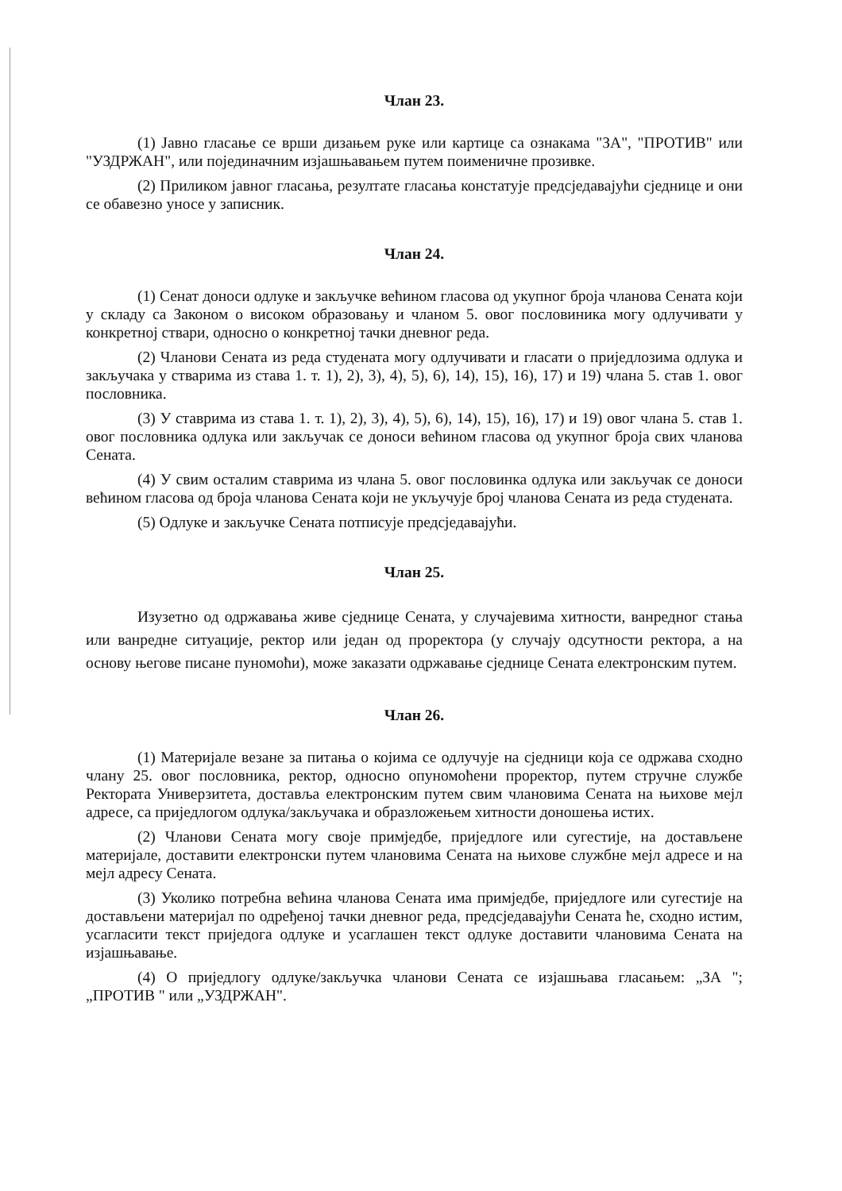Члан 23.
(1) Јавно гласање се врши дизањем руке или картице са ознакама "ЗА", "ПРОТИВ" или "УЗДРЖАН", или појединачним изјашњавањем путем поименичне прозивке.
(2) Приликом јавног гласања, резултате гласања констатује предсједавајући сједнице и они се обавезно уносе у записник.
Члан 24.
(1) Сенат доноси одлуке и закључке већином гласова од укупног броја чланова Сената који у складу са Законом о високом образовању и чланом 5. овог пословиника могу одлучивати у конкретној ствари, односно о конкретној тачки дневног реда.
(2) Чланови Сената из реда студената могу одлучивати и гласати о приједлозима одлука и закључака у стварима из става 1. т. 1), 2), 3), 4), 5), 6), 14), 15), 16), 17) и 19) члана 5. став 1. овог пословника.
(3) У ставрима из става 1. т. 1), 2), 3), 4), 5), 6), 14), 15), 16), 17) и 19) овог члана 5. став 1. овог пословника одлука или закључак се доноси већином гласова од укупног броја свих чланова Сената.
(4) У свим осталим ставрима из члана 5. овог пословинка одлука или закључак се доноси већином гласова од броја чланова Сената који не укључује број чланова Сената из реда студената.
(5) Одлуке и закључке Сената потписује предсједавајући.
Члан 25.
Изузетно од одржавања живе сједнице Сената, у случајевима хитности, ванредног стања или ванредне ситуације, ректор или један од проректора (у случају одсутности ректора, а на основу његове писане пуномоћи), може заказати одржавање сједнице Сената електронским путем.
Члан 26.
(1) Материјале везане за питања о којима се одлучује на сједници која се одржава сходно члану 25. овог пословника, ректор, односно опуномоћени проректор, путем стручне службе Ректората Универзитета, доставља електронским путем свим члановима Сената на њихове мејл адресе, са приједлогом одлука/закључака и образложењем хитности доношења истих.
(2) Чланови Сената могу своје примједбе, приједлоге или сугестије, на достављене материјале, доставити електронски путем члановима Сената на њихове службне мејл адресе и на мејл адресу Сената.
(3) Уколико потребна већина чланова Сената има примједбе, приједлоге или сугестије на достављени материјал по одређеној тачки дневног реда, предсједавајући Сената ће, сходно истим, усагласити текст приједога одлуке и усаглашен текст одлуке доставити члановима Сената на изјашњавање.
(4) О приједлогу одлуке/закључка чланови Сената се изјашњава гласањем: „ЗА "; „ПРОТИВ " или „УЗДРЖАН".